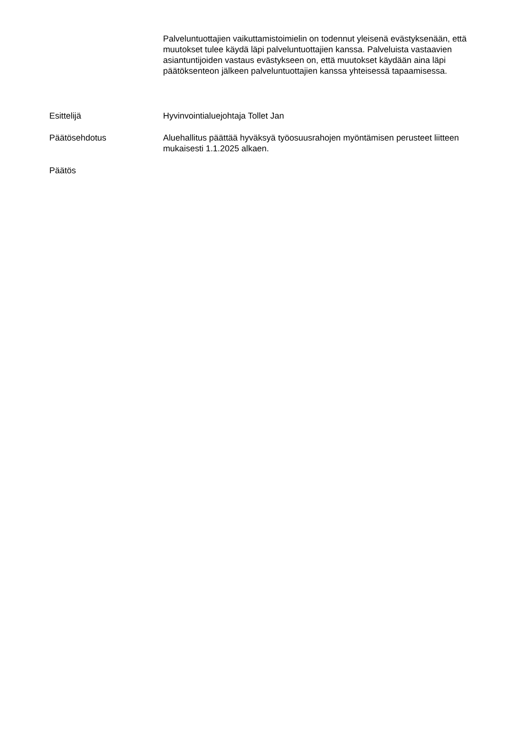Palveluntuottajien vaikuttamistoimielin on todennut yleisenä evästyksenään, että muutokset tulee käydä läpi palveluntuottajien kanssa. Palveluista vastaavien asiantuntijoiden vastaus evästykseen on, että muutokset käydään aina läpi päätöksenteon jälkeen palveluntuottajien kanssa yhteisessä tapaamisessa.
Esittelijä Hyvinvointialuejohtaja Tollet Jan
Päätösehdotus Aluehallitus päättää hyväksyä työosuusrahojen myöntämisen perusteet liitteen mukaisesti 1.1.2025 alkaen.
Päätös